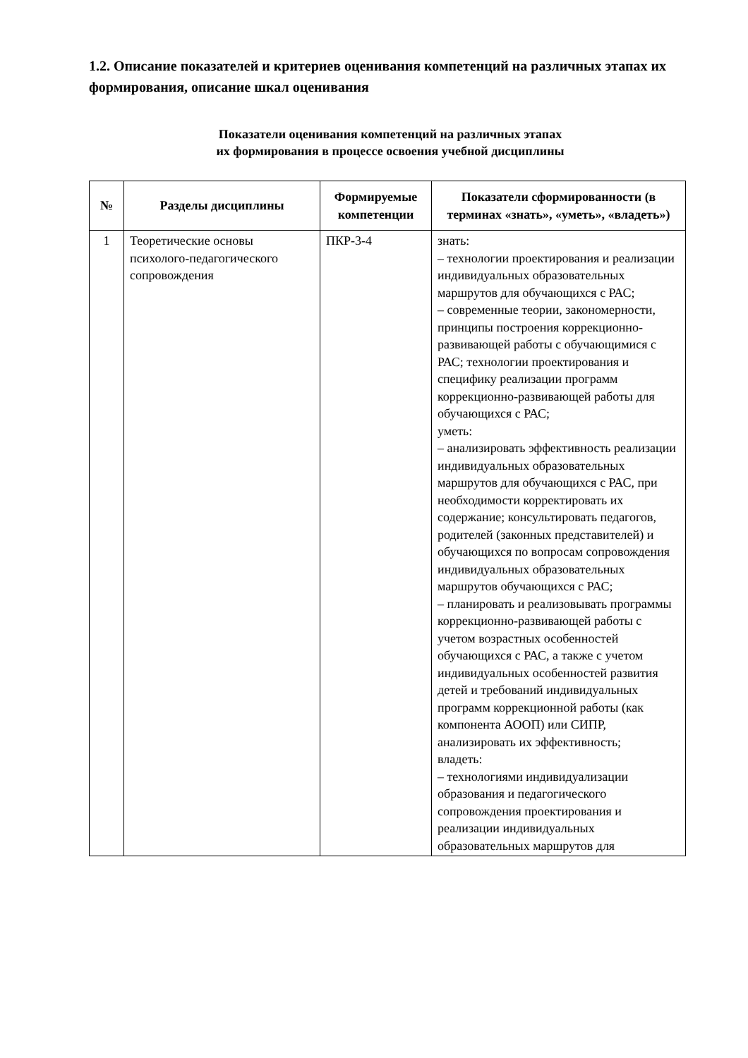1.2. Описание показателей и критериев оценивания компетенций на различных этапах их формирования, описание шкал оценивания
Показатели оценивания компетенций на различных этапах
их формирования в процессе освоения учебной дисциплины
| № | Разделы дисциплины | Формируемые компетенции | Показатели сформированности (в терминах «знать», «уметь», «владеть») |
| --- | --- | --- | --- |
| 1 | Теоретические основы психолого-педагогического сопровождения | ПКР-3-4 | знать: – технологии проектирования и реализации индивидуальных образовательных маршрутов для обучающихся с РАС; – современные теории, закономерности, принципы построения коррекционно-развивающей работы с обучающимися с РАС; технологии проектирования и специфику реализации программ коррекционно-развивающей работы для обучающихся с РАС; уметь: – анализировать эффективность реализации индивидуальных образовательных маршрутов для обучающихся с РАС, при необходимости корректировать их содержание; консультировать педагогов, родителей (законных представителей) и обучающихся по вопросам сопровождения индивидуальных образовательных маршрутов обучающихся с РАС; – планировать и реализовывать программы коррекционно-развивающей работы с учетом возрастных особенностей обучающихся с РАС, а также с учетом индивидуальных особенностей развития детей и требований индивидуальных программ коррекционной работы (как компонента АООП) или СИПР, анализировать их эффективность; владеть: – технологиями индивидуализации образования и педагогического сопровождения проектирования и реализации индивидуальных образовательных маршрутов для |